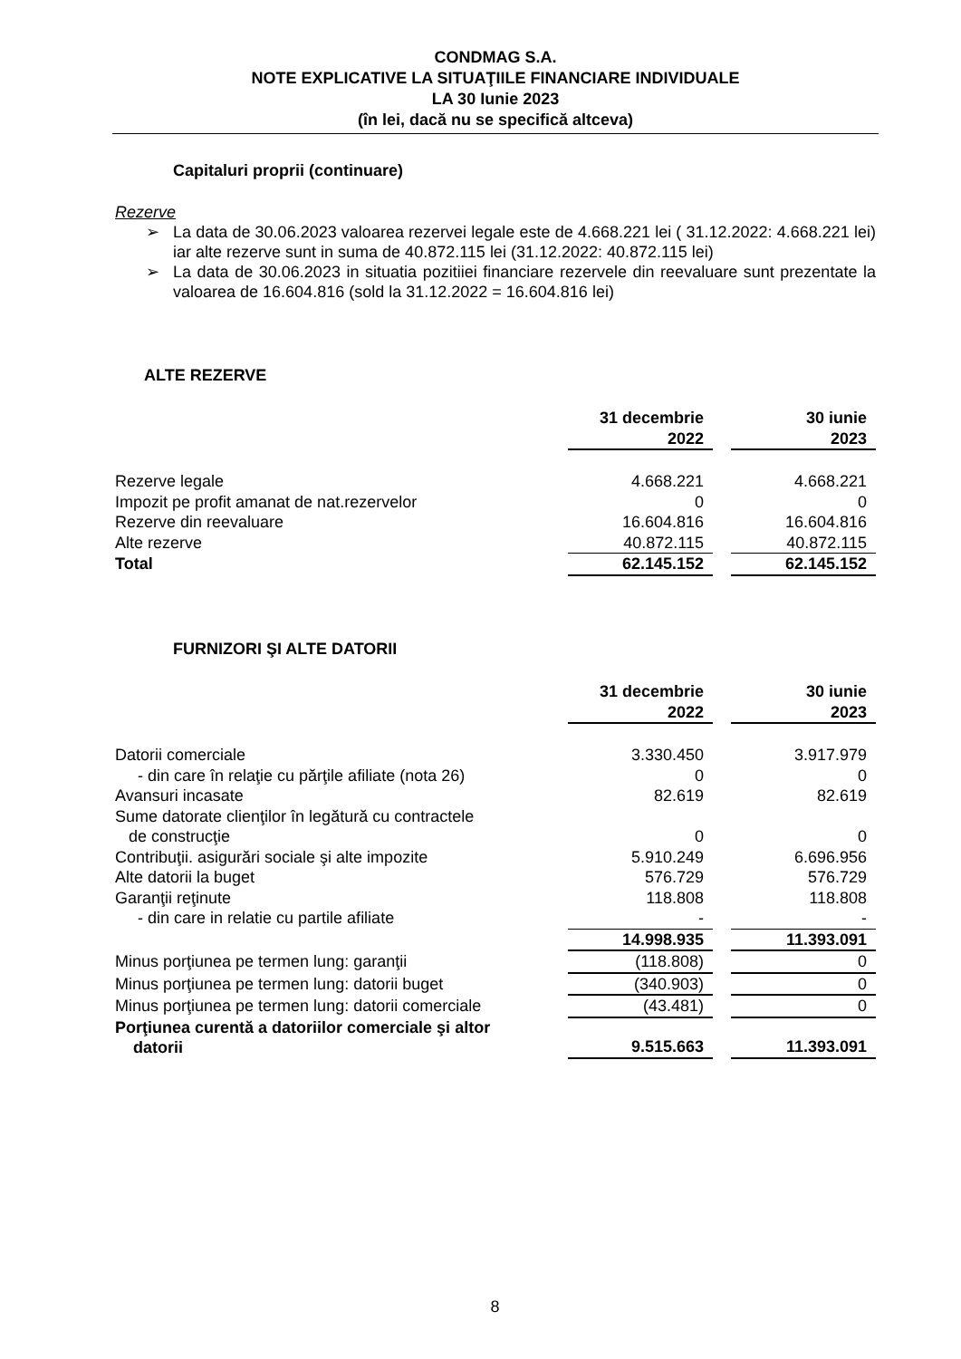CONDMAG S.A.
NOTE EXPLICATIVE LA SITUAŢIILE FINANCIARE INDIVIDUALE
LA 30 Iunie 2023
(în lei, dacă nu se specifică altceva)
Capitaluri proprii (continuare)
Rezerve
➢ La data de 30.06.2023 valoarea rezervei legale este de 4.668.221 lei ( 31.12.2022: 4.668.221 lei) iar alte rezerve sunt in suma de 40.872.115 lei (31.12.2022: 40.872.115 lei)
➢ La data de 30.06.2023 in situatia pozitiiei financiare rezervele din reevaluare sunt prezentate la valoarea de 16.604.816 (sold la 31.12.2022 = 16.604.816 lei)
ALTE REZERVE
| | 31 decembrie 2022 | | 30 iunie 2023 |
| --- | --- | --- | --- |
| Rezerve legale | 4.668.221 | | 4.668.221 |
| Impozit pe profit amanat de nat.rezervelor | 0 | | 0 |
| Rezerve din reevaluare | 16.604.816 | | 16.604.816 |
| Alte rezerve | 40.872.115 | | 40.872.115 |
| Total | 62.145.152 | | 62.145.152 |
FURNIZORI ŞI ALTE DATORII
| | 31 decembrie 2022 | | 30 iunie 2023 |
| --- | --- | --- | --- |
| Datorii comerciale | 3.330.450 | | 3.917.979 |
| - din care în relaţie cu părţile afiliate (nota 26) | 0 | | 0 |
| Avansuri incasate | 82.619 | | 82.619 |
| Sume datorate clienţilor în legătură cu contractele de construcţie | 0 | | 0 |
| Contribuţii. asigurări sociale şi alte impozite | 5.910.249 | | 6.696.956 |
| Alte datorii la buget | 576.729 | | 576.729 |
| Garanţii reţinute | 118.808 | | 118.808 |
| - din care in relatie cu partile afiliate | - | | - |
| | 14.998.935 | | 11.393.091 |
| Minus porţiunea pe termen lung: garanţii | (118.808) | | 0 |
| Minus porţiunea pe termen lung: datorii buget | (340.903) | | 0 |
| Minus porţiunea pe termen lung: datorii comerciale | (43.481) | | 0 |
| Porţiunea curentă a datoriilor comerciale şi altor datorii | 9.515.663 | | 11.393.091 |
8